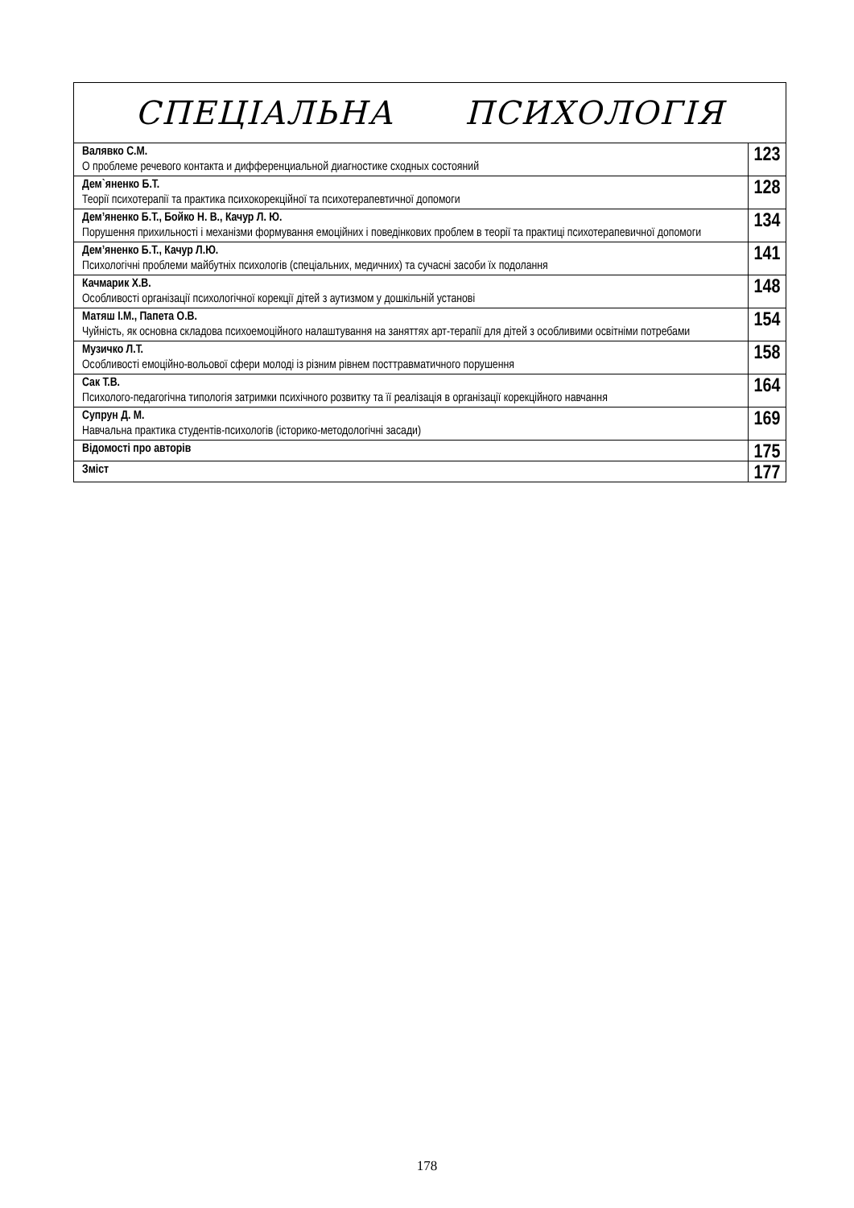| СПЕЦІАЛЬНА ПСИХОЛОГІЯ | |
| Валявко С.М. О проблеме речевого контакта и дифференциальной диагностике сходных состояний | 123 |
| Дем`яненко Б.Т. Теорії психотерапії та практика психокорекційної та психотерапевтичної допомоги | 128 |
| Дем’яненко Б.Т., Бойко Н. В., Качур Л. Ю. Порушення прихильності і механізми формування емоційних і поведінкових проблем в теорії та практиці психотерапевичної допомоги | 134 |
| Дем’яненко Б.Т., Качур Л.Ю. Психологічні проблеми майбутніх психологів (спеціальних, медичних) та сучасні засоби їх подолання | 141 |
| Качмарик Х.В. Особливості організації психологічної корекції дітей з аутизмом у дошкільній установі | 148 |
| Матяш І.М., Папета О.В. Чуйність, як основна складова психоемоційного налаштування на заняттях арт-терапії для дітей з особливими освітніми потребами | 154 |
| Музичко Л.Т. Особливості емоційно-вольової сфери молоді із різним рівнем посттравматичного порушення | 158 |
| Сак Т.В. Психолого-педагогічна типологія затримки психічного розвитку та її реалізація в організації корекційного навчання | 164 |
| Супрун Д. М. Навчальна практика студентів-психологів (історико-методологічні засади) | 169 |
| Відомості про авторів | 175 |
| Зміст | 177 |
178